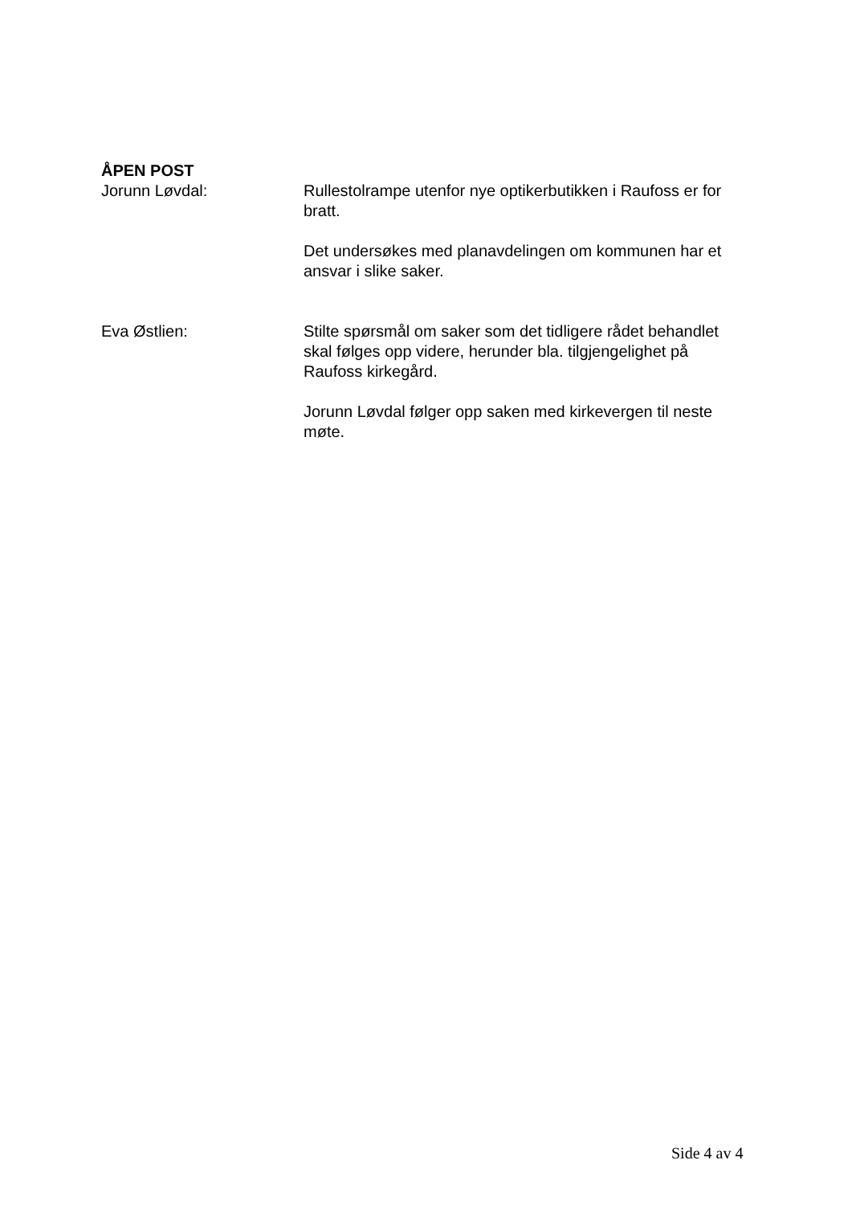ÅPEN POST
Jorunn Løvdal: Rullestolrampe utenfor nye optikerbutikken i Raufoss er for bratt.
Det undersøkes med planavdelingen om kommunen har et ansvar i slike saker.
Eva Østlien: Stilte spørsmål om saker som det tidligere rådet behandlet skal følges opp videre, herunder bla. tilgjengelighet på Raufoss kirkegård.
Jorunn Løvdal følger opp saken med kirkevergen til neste møte.
Side 4 av 4